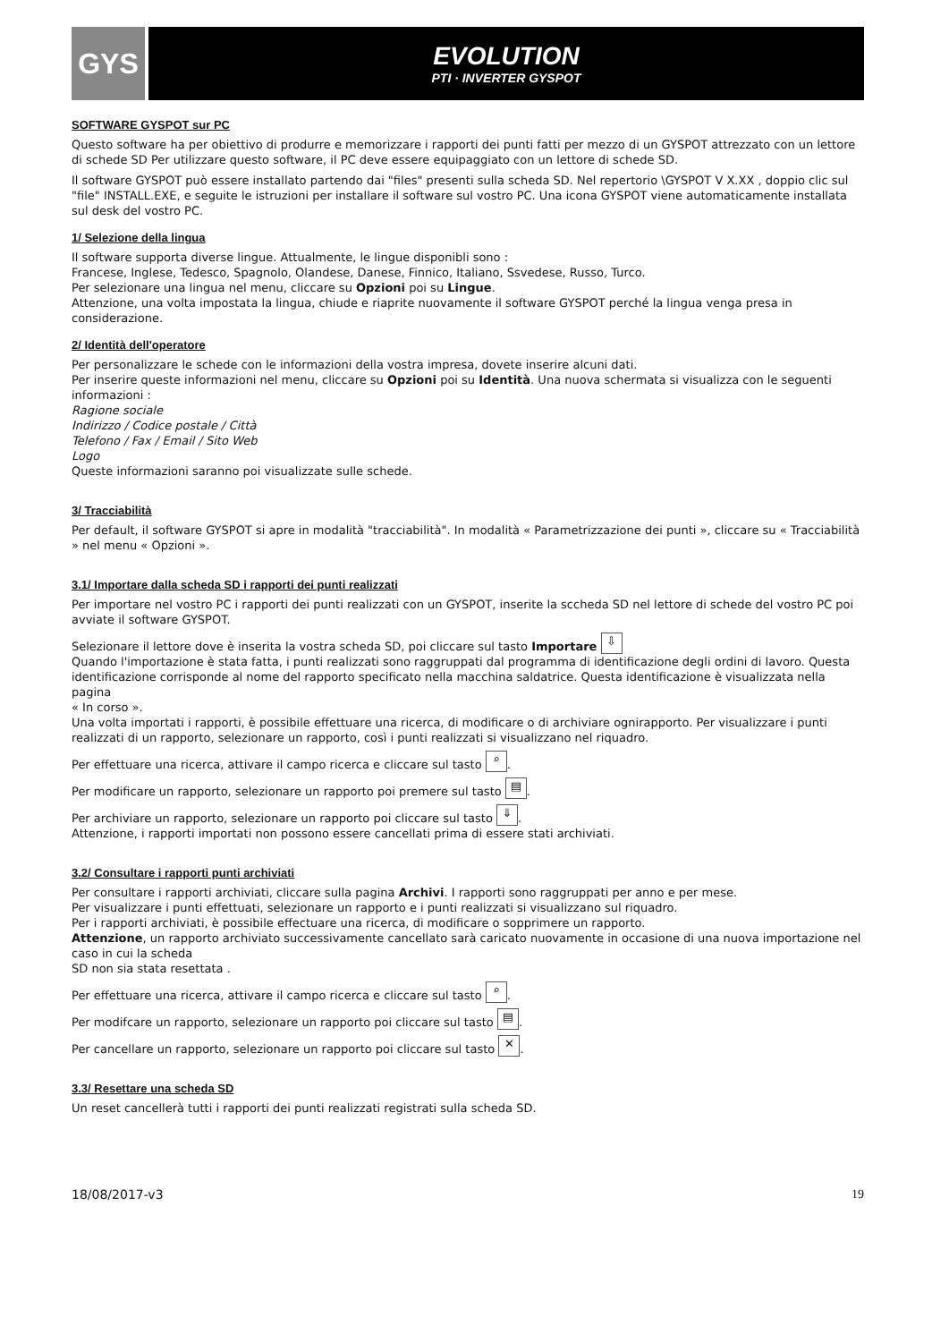GYS EVOLUTION
PTI · INVERTER GYSPOT
SOFTWARE GYSPOT sur PC
Questo software ha per obiettivo di produrre e memorizzare i rapporti dei punti fatti per mezzo di un GYSPOT attrezzato con un lettore di schede SD Per utilizzare questo software, il PC deve essere equipaggiato con un lettore di schede SD.
Il software GYSPOT può essere installato partendo dai "files" presenti sulla scheda SD. Nel repertorio \GYSPOT V X.XX , doppio clic sul "file" INSTALL.EXE, e seguite le istruzioni per installare il software sul vostro PC. Una icona GYSPOT viene automaticamente installata sul desk del vostro PC.
1/ Selezione della lingua
Il software supporta diverse lingue. Attualmente, le lingue disponibli sono :
Francese, Inglese, Tedesco, Spagnolo, Olandese, Danese, Finnico, Italiano, Ssvedese, Russo, Turco.
Per selezionare una lingua nel menu, cliccare su Opzioni poi su Lingue.
Attenzione, una volta impostata la lingua, chiude e riaprite nuovamente il software GYSPOT perché la lingua venga presa in considerazione.
2/ Identità dell'operatore
Per personalizzare le schede con le informazioni della vostra impresa, dovete inserire alcuni dati.
Per inserire queste informazioni nel menu, cliccare su Opzioni poi su Identità. Una nuova schermata si visualizza con le seguenti informazioni :
Ragione sociale
Indirizzo / Codice postale / Città
Telefono / Fax / Email / Sito Web
Logo
Queste informazioni saranno poi visualizzate sulle schede.
3/ Tracciabilità
Per default, il software GYSPOT si apre in modalità "tracciabilità". In modalità « Parametrizzazione dei punti », cliccare su « Tracciabilità » nel menu « Opzioni ».
3.1/ Importare dalla scheda SD i rapporti dei punti realizzati
Per importare nel vostro PC i rapporti dei punti realizzati con un GYSPOT, inserite la sccheda SD nel lettore di schede del vostro PC poi avviate il software GYSPOT.
Selezionare il lettore dove è inserita la vostra scheda SD, poi cliccare sul tasto Importare ⇩
Quando l'importazione è stata fatta, i punti realizzati sono raggruppati dal programma di identificazione degli ordini di lavoro. Questa identificazione corrisponde al nome del rapporto specificato nella macchina saldatrice. Questa identificazione è visualizzata nella pagina
« In corso ».
Una volta importati i rapporti, è possibile effettuare una ricerca, di modificare o di archiviare ognirapporto. Per visualizzare i punti realizzati di un rapporto, selezionare un rapporto, così i punti realizzati si visualizzano nel riquadro.
Per effettuare una ricerca, attivare il campo ricerca e cliccare sul tasto ⌕.
Per modificare un rapporto, selezionare un rapporto poi premere sul tasto ▤.
Per archiviare un rapporto, selezionare un rapporto poi cliccare sul tasto ⇓.
Attenzione, i rapporti importati non possono essere cancellati prima di essere stati archiviati.
3.2/ Consultare i rapporti punti archiviati
Per consultare i rapporti archiviati, cliccare sulla pagina Archivi. I rapporti sono raggruppati per anno e per mese.
Per visualizzare i punti effettuati, selezionare un rapporto e i punti realizzati si visualizzano sul riquadro.
Per i rapporti archiviati, è possibile effectuare una ricerca, di modificare o sopprimere un rapporto.
Attenzione, un rapporto archiviato successivamente cancellato sarà caricato nuovamente in occasione di una nuova importazione nel caso in cui la scheda
SD non sia stata resettata .
Per effettuare una ricerca, attivare il campo ricerca e cliccare sul tasto ⌕.
Per modifcare un rapporto, selezionare un rapporto poi cliccare sul tasto ▤.
Per cancellare un rapporto, selezionare un rapporto poi cliccare sul tasto ✕.
3.3/ Resettare una scheda SD
Un reset cancellerà tutti i rapporti dei punti realizzati registrati sulla scheda SD.
18/08/2017-v3 19